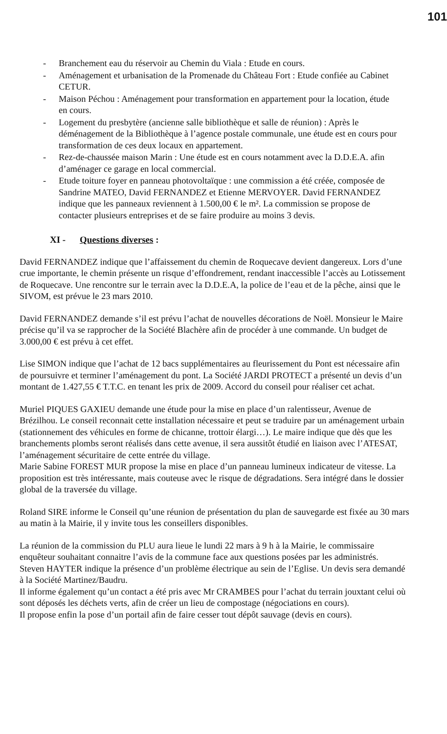101
- Branchement eau du réservoir au Chemin du Viala : Etude en cours.
- Aménagement et urbanisation de la Promenade du Château Fort : Etude confiée au Cabinet CETUR.
- Maison Péchou : Aménagement pour transformation en appartement pour la location, étude en cours.
- Logement du presbytère (ancienne salle bibliothèque et salle de réunion) : Après le déménagement de la Bibliothèque à l’agence postale communale, une étude est en cours pour transformation de ces deux locaux en appartement.
- Rez-de-chaussée maison Marin : Une étude est en cours notamment avec la D.D.E.A. afin d’aménager ce garage en local commercial.
- Etude toiture foyer en panneau photovoltaïque : une commission a été créée, composée de Sandrine MATEO, David FERNANDEZ et Etienne MERVOYER. David FERNANDEZ indique que les panneaux reviennent à 1.500,00 € le m². La commission se propose de contacter plusieurs entreprises et de se faire produire au moins 3 devis.
XI - Questions diverses :
David FERNANDEZ indique que l’affaissement du chemin de Roquecave devient dangereux. Lors d’une crue importante, le chemin présente un risque d’effondrement, rendant inaccessible l’accès au Lotissement de Roquecave. Une rencontre sur le terrain avec la D.D.E.A, la police de l’eau et de la pêche, ainsi que le SIVOM, est prévue le 23 mars 2010.
David FERNANDEZ demande s’il est prévu l’achat de nouvelles décorations de Noël. Monsieur le Maire précise qu’il va se rapprocher de la Société Blachère afin de procéder à une commande. Un budget de 3.000,00 € est prévu à cet effet.
Lise SIMON indique que l’achat de 12 bacs supplémentaires au fleurissement du Pont est nécessaire afin de poursuivre et terminer l’aménagement du pont. La Société JARDI PROTECT a présenté un devis d’un montant de 1.427,55 € T.T.C. en tenant les prix de 2009. Accord du conseil pour réaliser cet achat.
Muriel PIQUES GAXIEU demande une étude pour la mise en place d’un ralentisseur, Avenue de Brézilhou. Le conseil reconnait cette installation nécessaire et peut se traduire par un aménagement urbain (stationnement des véhicules en forme de chicanne, trottoir élargi…). Le maire indique que dès que les branchements plombs seront réalisés dans cette avenue, il sera aussitôt étudié en liaison avec l’ATESAT, l’aménagement sécuritaire de cette entrée du village.
Marie Sabine FOREST MUR propose la mise en place d’un panneau lumineux indicateur de vitesse. La proposition est très intéressante, mais couteuse avec le risque de dégradations. Sera intégré dans le dossier global de la traversée du village.
Roland SIRE informe le Conseil qu’une réunion de présentation du plan de sauvegarde est fixée au 30 mars au matin à la Mairie, il y invite tous les conseillers disponibles.
La réunion de la commission du PLU aura lieue le lundi 22 mars à 9 h à la Mairie, le commissaire enquêteur souhaitant connaitre l’avis de la commune face aux questions posées par les administrés.
Steven HAYTER indique la présence d’un problème électrique au sein de l’Eglise. Un devis sera demandé à la Société Martinez/Baudru.
Il informe également qu’un contact a été pris avec Mr CRAMBES pour l’achat du terrain jouxtant celui où sont déposés les déchets verts, afin de créer un lieu de compostage (négociations en cours).
Il propose enfin la pose d’un portail afin de faire cesser tout dépôt sauvage (devis en cours).